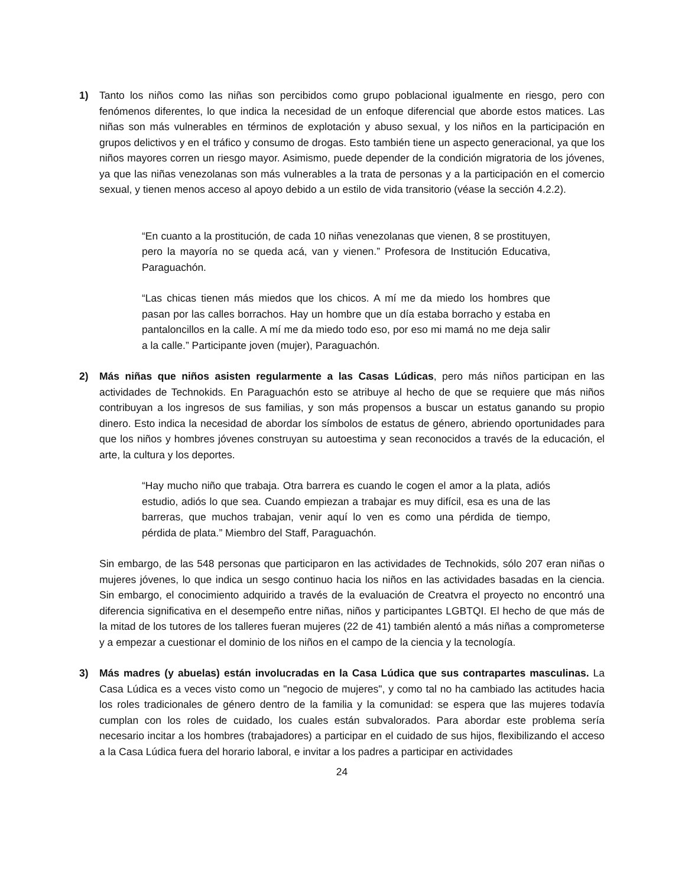1) Tanto los niños como las niñas son percibidos como grupo poblacional igualmente en riesgo, pero con fenómenos diferentes, lo que indica la necesidad de un enfoque diferencial que aborde estos matices. Las niñas son más vulnerables en términos de explotación y abuso sexual, y los niños en la participación en grupos delictivos y en el tráfico y consumo de drogas. Esto también tiene un aspecto generacional, ya que los niños mayores corren un riesgo mayor. Asimismo, puede depender de la condición migratoria de los jóvenes, ya que las niñas venezolanas son más vulnerables a la trata de personas y a la participación en el comercio sexual, y tienen menos acceso al apoyo debido a un estilo de vida transitorio (véase la sección 4.2.2).
“En cuanto a la prostitución, de cada 10 niñas venezolanas que vienen, 8 se prostituyen, pero la mayoría no se queda acá, van y vienen.” Profesora de Institución Educativa, Paraguachón.
“Las chicas tienen más miedos que los chicos. A mí me da miedo los hombres que pasan por las calles borrachos. Hay un hombre que un día estaba borracho y estaba en pantaloncillos en la calle. A mí me da miedo todo eso, por eso mi mamá no me deja salir a la calle.” Participante joven (mujer), Paraguachón.
2) Más niñas que niños asisten regularmente a las Casas Lúdicas, pero más niños participan en las actividades de Technokids. En Paraguachón esto se atribuye al hecho de que se requiere que más niños contribuyan a los ingresos de sus familias, y son más propensos a buscar un estatus ganando su propio dinero. Esto indica la necesidad de abordar los símbolos de estatus de género, abriendo oportunidades para que los niños y hombres jóvenes construyan su autoestima y sean reconocidos a través de la educación, el arte, la cultura y los deportes.
“Hay mucho niño que trabaja. Otra barrera es cuando le cogen el amor a la plata, adiós estudio, adiós lo que sea. Cuando empiezan a trabajar es muy difícil, esa es una de las barreras, que muchos trabajan, venir aquí lo ven es como una pérdida de tiempo, pérdida de plata.” Miembro del Staff, Paraguachón.
Sin embargo, de las 548 personas que participaron en las actividades de Technokids, sólo 207 eran niñas o mujeres jóvenes, lo que indica un sesgo continuo hacia los niños en las actividades basadas en la ciencia. Sin embargo, el conocimiento adquirido a través de la evaluación de Creatvra el proyecto no encontró una diferencia significativa en el desempeño entre niñas, niños y participantes LGBTQI. El hecho de que más de la mitad de los tutores de los talleres fueran mujeres (22 de 41) también alentó a más niñas a comprometerse y a empezar a cuestionar el dominio de los niños en el campo de la ciencia y la tecnología.
3) Más madres (y abuelas) están involucradas en la Casa Lúdica que sus contrapartes masculinas. La Casa Lúdica es a veces visto como un "negocio de mujeres", y como tal no ha cambiado las actitudes hacia los roles tradicionales de género dentro de la familia y la comunidad: se espera que las mujeres todavía cumplan con los roles de cuidado, los cuales están subvalorados. Para abordar este problema sería necesario incitar a los hombres (trabajadores) a participar en el cuidado de sus hijos, flexibilizando el acceso a la Casa Lúdica fuera del horario laboral, e invitar a los padres a participar en actividades
24